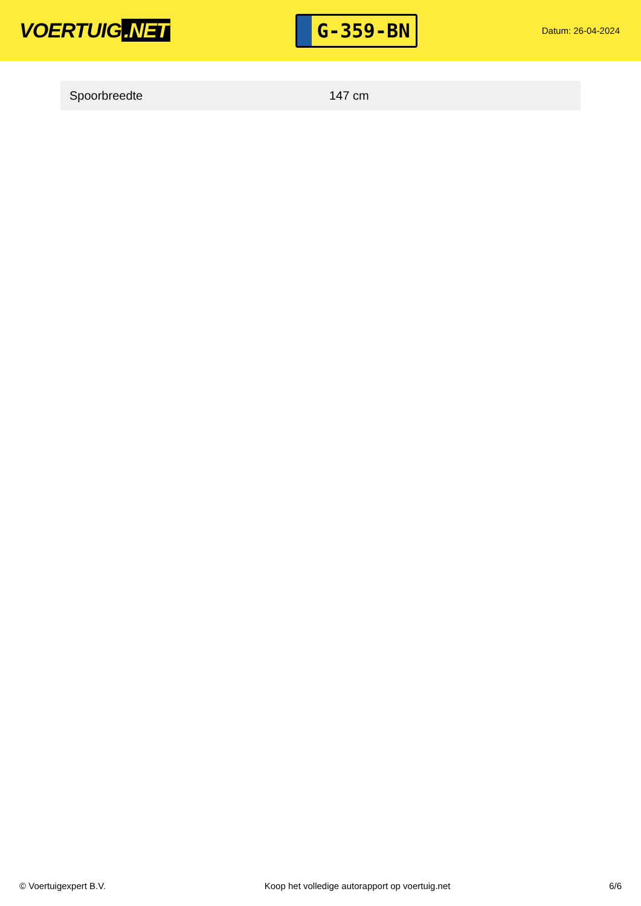VOERTUIG.NET
G-359-BN
Datum: 26-04-2024
| Spoorbreedte | 147 cm |
© Voertuigexpert B.V. Koop het volledige autorapport op voertuig.net 6/6